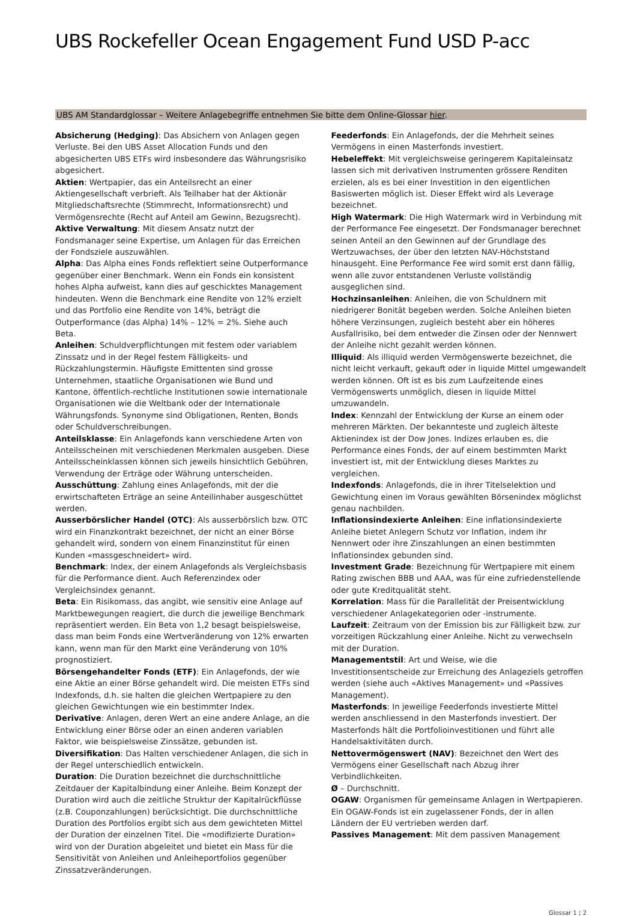UBS Rockefeller Ocean Engagement Fund USD P-acc
UBS AM Standardglossar – Weitere Anlagebegriffe entnehmen Sie bitte dem Online-Glossar hier.
Absicherung (Hedging): Das Absichern von Anlagen gegen Verluste. Bei den UBS Asset Allocation Funds und den abgesicherten UBS ETFs wird insbesondere das Währungsrisiko abgesichert.
Aktien: Wertpapier, das ein Anteilsrecht an einer Aktiengesellschaft verbrieft. Als Teilhaber hat der Aktionär Mitgliedschaftsrechte (Stimmrecht, Informationsrecht) und Vermögensrechte (Recht auf Anteil am Gewinn, Bezugsrecht).
Aktive Verwaltung: Mit diesem Ansatz nutzt der Fondsmanager seine Expertise, um Anlagen für das Erreichen der Fondsziele auszuwählen.
Alpha: Das Alpha eines Fonds reflektiert seine Outperformance gegenüber einer Benchmark. Wenn ein Fonds ein konsistent hohes Alpha aufweist, kann dies auf geschicktes Management hindeuten. Wenn die Benchmark eine Rendite von 12% erzielt und das Portfolio eine Rendite von 14%, beträgt die Outperformance (das Alpha) 14% – 12% = 2%. Siehe auch Beta.
Anleihen: Schuldverpflichtungen mit festem oder variablem Zinssatz und in der Regel festem Fälligkeits- und Rückzahlungstermin. Häufigste Emittenten sind grosse Unternehmen, staatliche Organisationen wie Bund und Kantone, öffentlich-rechtliche Institutionen sowie internationale Organisationen wie die Weltbank oder der Internationale Währungsfonds. Synonyme sind Obligationen, Renten, Bonds oder Schuldverschreibungen.
Anteilsklasse: Ein Anlagefonds kann verschiedene Arten von Anteilsscheinen mit verschiedenen Merkmalen ausgeben. Diese Anteilsscheinklassen können sich jeweils hinsichtlich Gebühren, Verwendung der Erträge oder Währung unterscheiden.
Ausschüttung: Zahlung eines Anlagefonds, mit der die erwirtschafteten Erträge an seine Anteilinhaber ausgeschüttet werden.
Ausserbörslicher Handel (OTC): Als ausserbörslich bzw. OTC wird ein Finanzkontrakt bezeichnet, der nicht an einer Börse gehandelt wird, sondern von einem Finanzinstitut für einen Kunden «massgeschneidert» wird.
Benchmark: Index, der einem Anlagefonds als Vergleichsbasis für die Performance dient. Auch Referenzindex oder Vergleichsindex genannt.
Beta: Ein Risikomass, das angibt, wie sensitiv eine Anlage auf Marktbewegungen reagiert, die durch die jeweilige Benchmark repräsentiert werden. Ein Beta von 1,2 besagt beispielsweise, dass man beim Fonds eine Wertveränderung von 12% erwarten kann, wenn man für den Markt eine Veränderung von 10% prognostiziert.
Börsengehandelter Fonds (ETF): Ein Anlagefonds, der wie eine Aktie an einer Börse gehandelt wird. Die meisten ETFs sind Indexfonds, d.h. sie halten die gleichen Wertpapiere zu den gleichen Gewichtungen wie ein bestimmter Index.
Derivative: Anlagen, deren Wert an eine andere Anlage, an die Entwicklung einer Börse oder an einen anderen variablen Faktor, wie beispielsweise Zinssätze, gebunden ist.
Diversifikation: Das Halten verschiedener Anlagen, die sich in der Regel unterschiedlich entwickeln.
Duration: Die Duration bezeichnet die durchschnittliche Zeitdauer der Kapitalbindung einer Anleihe. Beim Konzept der Duration wird auch die zeitliche Struktur der Kapitalrückflüsse (z.B. Couponzahlungen) berücksichtigt. Die durchschnittliche Duration des Portfolios ergibt sich aus dem gewichteten Mittel der Duration der einzelnen Titel. Die «modifizierte Duration» wird von der Duration abgeleitet und bietet ein Mass für die Sensitivität von Anleihen und Anleiheportfolios gegenüber Zinssatzveränderungen.
Feederfonds: Ein Anlagefonds, der die Mehrheit seines Vermögens in einen Masterfonds investiert.
Hebeleffekt: Mit vergleichsweise geringerem Kapitaleinsatz lassen sich mit derivativen Instrumenten grössere Renditen erzielen, als es bei einer Investition in den eigentlichen Basiswerten möglich ist. Dieser Effekt wird als Leverage bezeichnet.
High Watermark: Die High Watermark wird in Verbindung mit der Performance Fee eingesetzt. Der Fondsmanager berechnet seinen Anteil an den Gewinnen auf der Grundlage des Wertzuwachses, der über den letzten NAV-Höchststand hinausgeht. Eine Performance Fee wird somit erst dann fällig, wenn alle zuvor entstandenen Verluste vollständig ausgeglichen sind.
Hochzinsanleihen: Anleihen, die von Schuldnern mit niedrigerer Bonität begeben werden. Solche Anleihen bieten höhere Verzinsungen, zugleich besteht aber ein höheres Ausfallrisiko, bei dem entweder die Zinsen oder der Nennwert der Anleihe nicht gezahlt werden können.
Illiquid: Als illiquid werden Vermögenswerte bezeichnet, die nicht leicht verkauft, gekauft oder in liquide Mittel umgewandelt werden können. Oft ist es bis zum Laufzeitende eines Vermögenswerts unmöglich, diesen in liquide Mittel umzuwandeln.
Index: Kennzahl der Entwicklung der Kurse an einem oder mehreren Märkten. Der bekannteste und zugleich älteste Aktienindex ist der Dow Jones. Indizes erlauben es, die Performance eines Fonds, der auf einem bestimmten Markt investiert ist, mit der Entwicklung dieses Marktes zu vergleichen.
Indexfonds: Anlagefonds, die in ihrer Titelselektion und Gewichtung einen im Voraus gewählten Börsenindex möglichst genau nachbilden.
Inflationsindexierte Anleihen: Eine inflationsindexierte Anleihe bietet Anlegern Schutz vor Inflation, indem ihr Nennwert oder ihre Zinszahlungen an einen bestimmten Inflationsindex gebunden sind.
Investment Grade: Bezeichnung für Wertpapiere mit einem Rating zwischen BBB und AAA, was für eine zufriedenstellende oder gute Kreditqualität steht.
Korrelation: Mass für die Parallelität der Preisentwicklung verschiedener Anlagekategorien oder -instrumente.
Laufzeit: Zeitraum von der Emission bis zur Fälligkeit bzw. zur vorzeitigen Rückzahlung einer Anleihe. Nicht zu verwechseln mit der Duration.
Managementstil: Art und Weise, wie die Investitionsentscheide zur Erreichung des Anlageziels getroffen werden (siehe auch «Aktives Management» und «Passives Management).
Masterfonds: In jeweilige Feederfonds investierte Mittel werden anschliessend in den Masterfonds investiert. Der Masterfonds hält die Portfolioinvestitionen und führt alle Handelsaktivitäten durch.
Nettovermögenswert (NAV): Bezeichnet den Wert des Vermögens einer Gesellschaft nach Abzug ihrer Verbindlichkeiten.
Ø – Durchschnitt.
OGAW: Organismen für gemeinsame Anlagen in Wertpapieren. Ein OGAW-Fonds ist ein zugelassener Fonds, der in allen Ländern der EU vertrieben werden darf.
Passives Management: Mit dem passiven Management
Glossar 1 ¦ 2